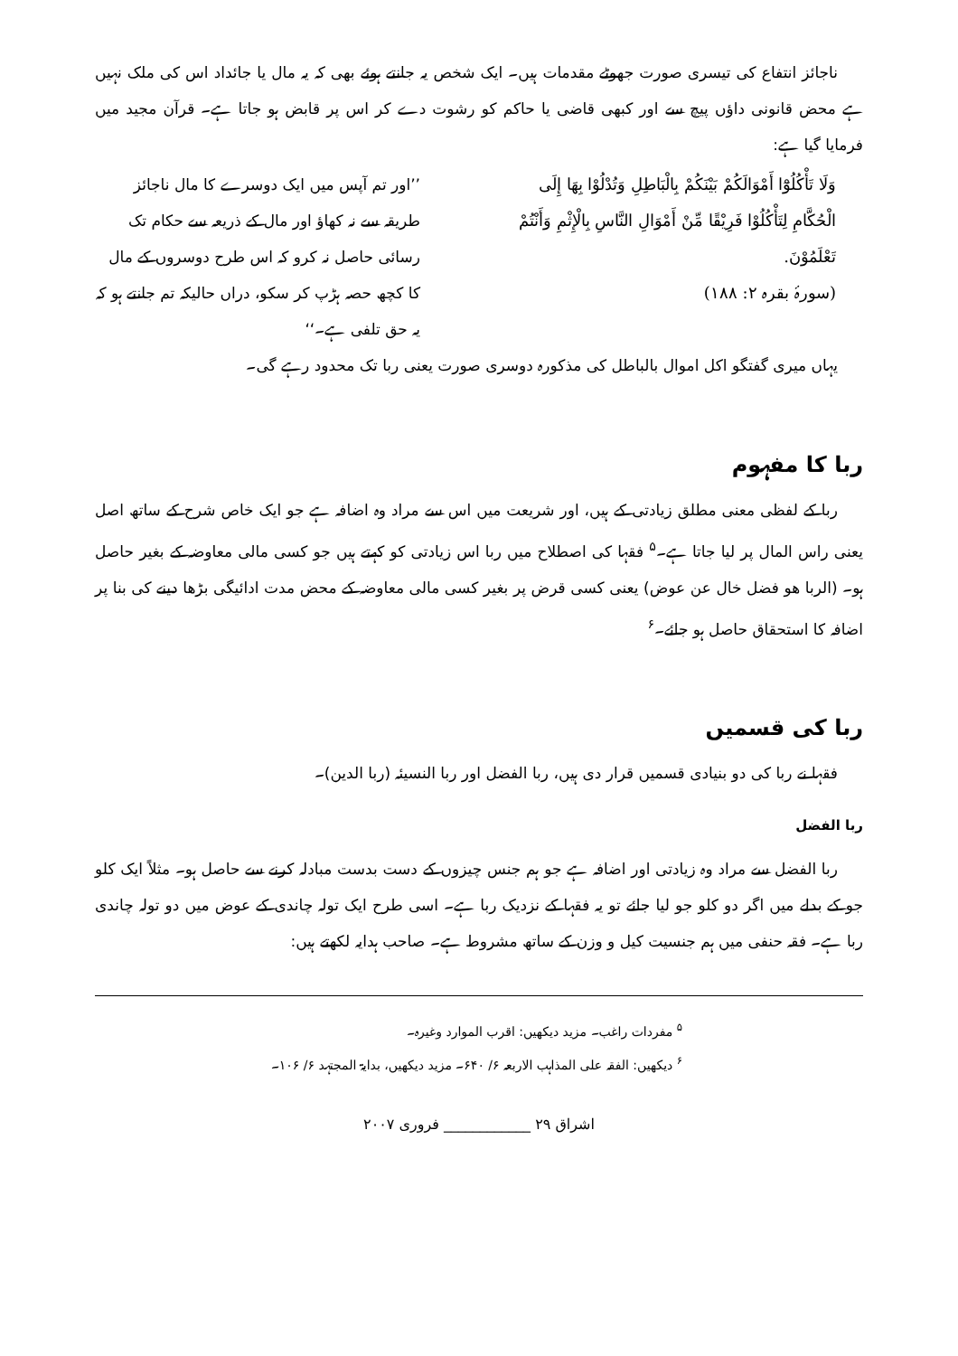ناجائز انتفاع کی تیسری صورت جھوٹے مقدمات ہیں۔ ایک شخص یہ جانتے ہوئے بھی کہ یہ مال یا جائداد اس کی ملک نہیں ہے محض قانونی داؤں پیچ سے اور کبھی قاضی یا حاکم کو رشوت دے کر اس پر قابض ہو جاتا ہے۔ قرآن مجید میں فرمایا گیا ہے:
وَلَا تَأْكُلُوْٓا أَمْوَالَكُمْ بَيْنَكُمْ بِالْبَاطِلِ وَتُدْلُوْا بِهَا إِلَى الْحُكَّامِ لِتَأْكُلُوْا فَرِيْقًا مِّنْ أَمْوَالِ النَّاسِ بِالْإِثْمِ وَأَنْتُمْ تَعْلَمُوْنَ.
(سورۂ بقرہ ۲: ۱۸۸)
’’اور تم آپس میں ایک دوسرے کا مال ناجائز طریقہ سے نہ کھاؤ اور مال کے ذریعہ سے حکام تک رسائی حاصل نہ کرو کہ اس طرح دوسروں کے مال کا کچھ حصہ ہڑپ کر سکو، دراں حالیکہ تم جانتے ہو کہ یہ حق تلفی ہے۔‘‘
یہاں میری گفتگو اکل اموال بالباطل کی مذکورہ دوسری صورت یعنی ربا تک محدود رہے گی۔
ربا کا مفہوم
ربا کے لفظی معنی مطلق زیادتی کے ہیں، اور شریعت میں اس سے مراد وہ اضافہ ہے جو ایک خاص شرح کے ساتھ اصل یعنی راس المال پر لیا جاتا ہے۔<sup>۵</sup> فقہا کی اصطلاح میں ربا اس زیادتی کو کہتے ہیں جو کسی مالی معاوضہ کے بغیر حاصل ہو۔ (الربا هو فضل خال عن عوض) یعنی کسی قرض پر بغیر کسی مالی معاوضہ کے محض مدت ادائیگی بڑھا دینے کی بنا پر اضافہ کا استحقاق حاصل ہو جائے۔<sup>۶</sup>
ربا کی قسمیں
فقہا نے ربا کی دو بنیادی قسمیں قرار دی ہیں، ربا الفضل اور ربا النسیئہ (ربا الدین)۔
ربا الفضل
ربا الفضل سے مراد وہ زیادتی اور اضافہ ہے جو ہم جنس چیزوں کے دست بدست مبادلہ کرنے سے حاصل ہو۔ مثلاً ایک کلو جو کے بدلے میں اگر دو کلو جو لیا جائے تو یہ فقہا کے نزدیک ربا ہے۔ اسی طرح ایک تولہ چاندی کے عوض میں دو تولہ چاندی ربا ہے۔ فقہ حنفی میں ہم جنسیت کیل و وزن کے ساتھ مشروط ہے۔ صاحب ہدایہ لکھتے ہیں:
<sup>۵</sup> مفردات راغب۔ مزید دیکھیں: اقرب الموارد وغیرہ۔
<sup>۶</sup> دیکھیں: الفقہ علی المذاہب الاربعہ ۶/ ۶۴۰۔ مزید دیکھیں، بدایۃ المجتہد ۶/ ۱۰۶۔
اشراق ۲۹ ____________ فروری ۲۰۰۷